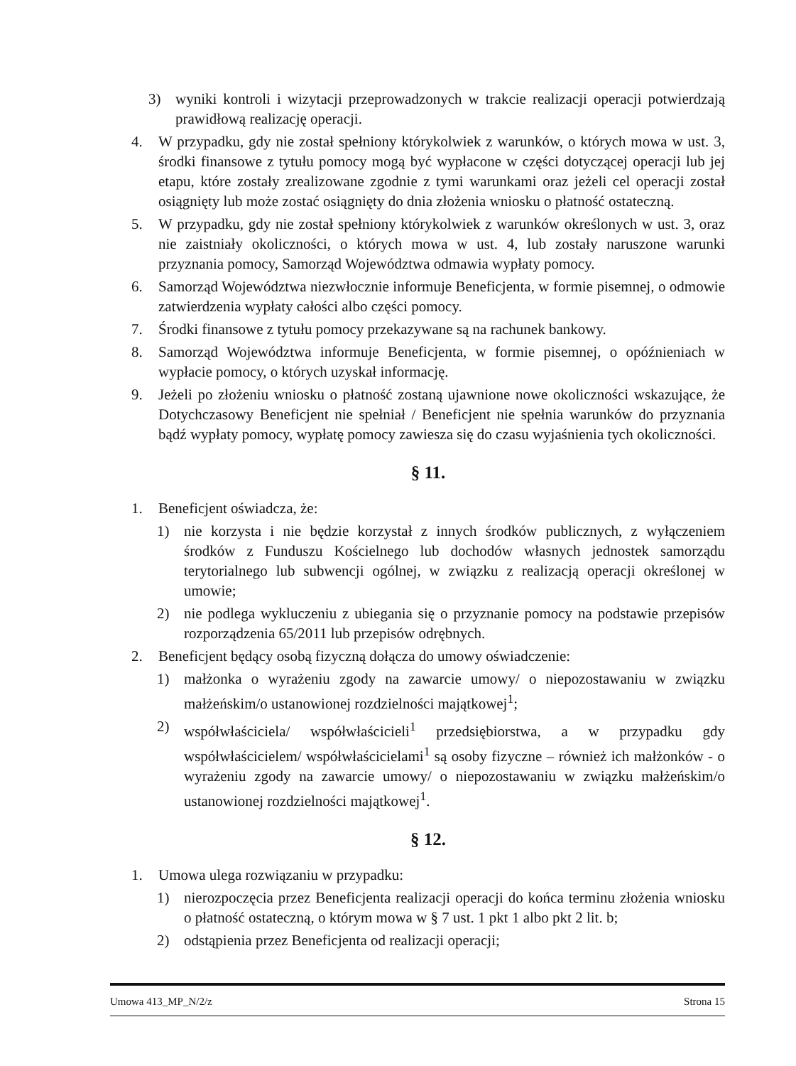3) wyniki kontroli i wizytacji przeprowadzonych w trakcie realizacji operacji potwierdzają prawidłową realizację operacji.
4. W przypadku, gdy nie został spełniony którykolwiek z warunków, o których mowa w ust. 3, środki finansowe z tytułu pomocy mogą być wypłacone w części dotyczącej operacji lub jej etapu, które zostały zrealizowane zgodnie z tymi warunkami oraz jeżeli cel operacji został osiągnięty lub może zostać osiągnięty do dnia złożenia wniosku o płatność ostateczną.
5. W przypadku, gdy nie został spełniony którykolwiek z warunków określonych w ust. 3, oraz nie zaistniały okoliczności, o których mowa w ust. 4, lub zostały naruszone warunki przyznania pomocy, Samorząd Województwa odmawia wypłaty pomocy.
6. Samorząd Województwa niezwłocznie informuje Beneficjenta, w formie pisemnej, o odmowie zatwierdzenia wypłaty całości albo części pomocy.
7. Środki finansowe z tytułu pomocy przekazywane są na rachunek bankowy.
8. Samorząd Województwa informuje Beneficjenta, w formie pisemnej, o opóźnieniach w wypłacie pomocy, o których uzyskał informację.
9. Jeżeli po złożeniu wniosku o płatność zostaną ujawnione nowe okoliczności wskazujące, że Dotychczasowy Beneficjent nie spełniał / Beneficjent nie spełnia warunków do przyznania bądź wypłaty pomocy, wypłatę pomocy zawiesza się do czasu wyjaśnienia tych okoliczności.
§ 11.
1. Beneficjent oświadcza, że:
1) nie korzysta i nie będzie korzystał z innych środków publicznych, z wyłączeniem środków z Funduszu Kościelnego lub dochodów własnych jednostek samorządu terytorialnego lub subwencji ogólnej, w związku z realizacją operacji określonej w umowie;
2) nie podlega wykluczeniu z ubiegania się o przyznanie pomocy na podstawie przepisów rozporządzenia 65/2011 lub przepisów odrębnych.
2. Beneficjent będący osobą fizyczną dołącza do umowy oświadczenie:
1) małżonka o wyrażeniu zgody na zawarcie umowy/ o niepozostawaniu w związku małżeńskim/o ustanowionej rozdzielności majątkowej<sup>1</sup>;
2) współwłaściciela/ współwłaścicieli<sup>1</sup> przedsiębiorstwa, a w przypadku gdy współwłaścicielem/ współwłaścicielami<sup>1</sup> są osoby fizyczne – również ich małżonków - o wyrażeniu zgody na zawarcie umowy/ o niepozostawaniu w związku małżeńskim/o ustanowionej rozdzielności majątkowej<sup>1</sup>.
§ 12.
1. Umowa ulega rozwiązaniu w przypadku:
1) nierozpoczęcia przez Beneficjenta realizacji operacji do końca terminu złożenia wniosku o płatność ostateczną, o którym mowa w § 7 ust. 1 pkt 1 albo pkt 2 lit. b;
2) odstąpienia przez Beneficjenta od realizacji operacji;
Umowa 413_MP_N/2/z Strona 15